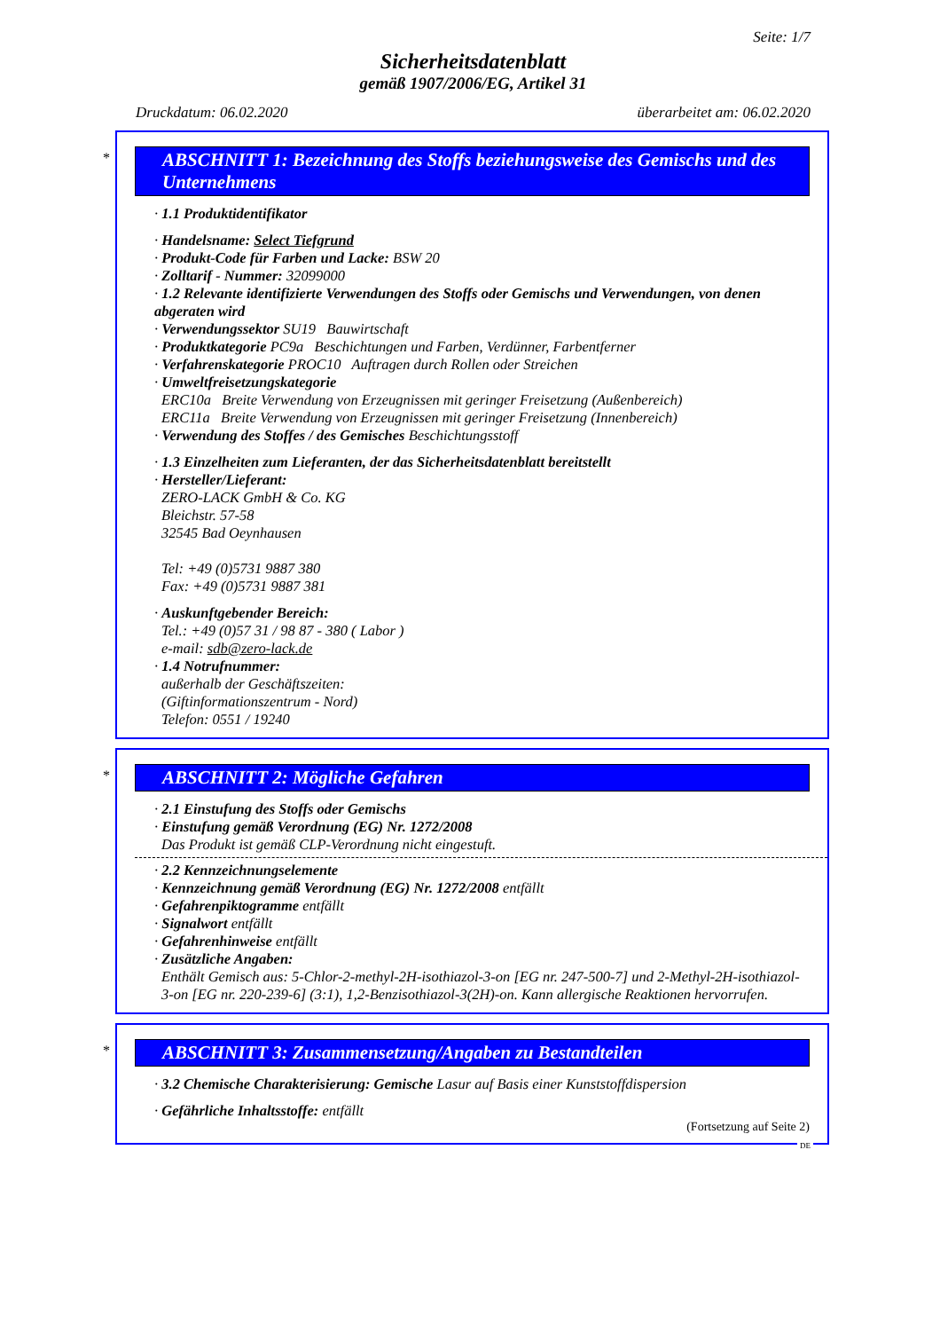Seite: 1/7
Sicherheitsdatenblatt
gemäß 1907/2006/EG, Artikel 31
Druckdatum: 06.02.2020 überarbeitet am: 06.02.2020
*
ABSCHNITT 1: Bezeichnung des Stoffs beziehungsweise des Gemischs und des Unternehmens
· 1.1 Produktidentifikator
· Handelsname: Select Tiefgrund
· Produkt-Code für Farben und Lacke: BSW 20
· Zolltarif - Nummer: 32099000
· 1.2 Relevante identifizierte Verwendungen des Stoffs oder Gemischs und Verwendungen, von denen abgeraten wird
· Verwendungssektor SU19 Bauwirtschaft
· Produktkategorie PC9a Beschichtungen und Farben, Verdünner, Farbentferner
· Verfahrenskategorie PROC10 Auftragen durch Rollen oder Streichen
· Umweltfreisetzungskategorie
ERC10a Breite Verwendung von Erzeugnissen mit geringer Freisetzung (Außenbereich)
ERC11a Breite Verwendung von Erzeugnissen mit geringer Freisetzung (Innenbereich)
· Verwendung des Stoffes / des Gemisches Beschichtungsstoff
· 1.3 Einzelheiten zum Lieferanten, der das Sicherheitsdatenblatt bereitstellt
· Hersteller/Lieferant:
ZERO-LACK GmbH & Co. KG
Bleichstr. 57-58
32545 Bad Oeynhausen
Tel: +49 (0)5731 9887 380
Fax: +49 (0)5731 9887 381
· Auskunftgebender Bereich:
Tel.: +49 (0)57 31 / 98 87 - 380 ( Labor )
e-mail: sdb@zero-lack.de
· 1.4 Notrufnummer:
außerhalb der Geschäftszeiten:
(Giftinformationszentrum - Nord)
Telefon: 0551 / 19240
*
ABSCHNITT 2: Mögliche Gefahren
· 2.1 Einstufung des Stoffs oder Gemischs
· Einstufung gemäß Verordnung (EG) Nr. 1272/2008
Das Produkt ist gemäß CLP-Verordnung nicht eingestuft.
· 2.2 Kennzeichnungselemente
· Kennzeichnung gemäß Verordnung (EG) Nr. 1272/2008 entfällt
· Gefahrenpiktogramme entfällt
· Signalwort entfällt
· Gefahrenhinweise entfällt
· Zusätzliche Angaben:
Enthält Gemisch aus: 5-Chlor-2-methyl-2H-isothiazol-3-on [EG nr. 247-500-7] und 2-Methyl-2H-isothiazol-3-on [EG nr. 220-239-6] (3:1), 1,2-Benzisothiazol-3(2H)-on. Kann allergische Reaktionen hervorrufen.
*
ABSCHNITT 3: Zusammensetzung/Angaben zu Bestandteilen
· 3.2 Chemische Charakterisierung: Gemische Lasur auf Basis einer Kunststoffdispersion
· Gefährliche Inhaltsstoffe: entfällt
(Fortsetzung auf Seite 2)
DE